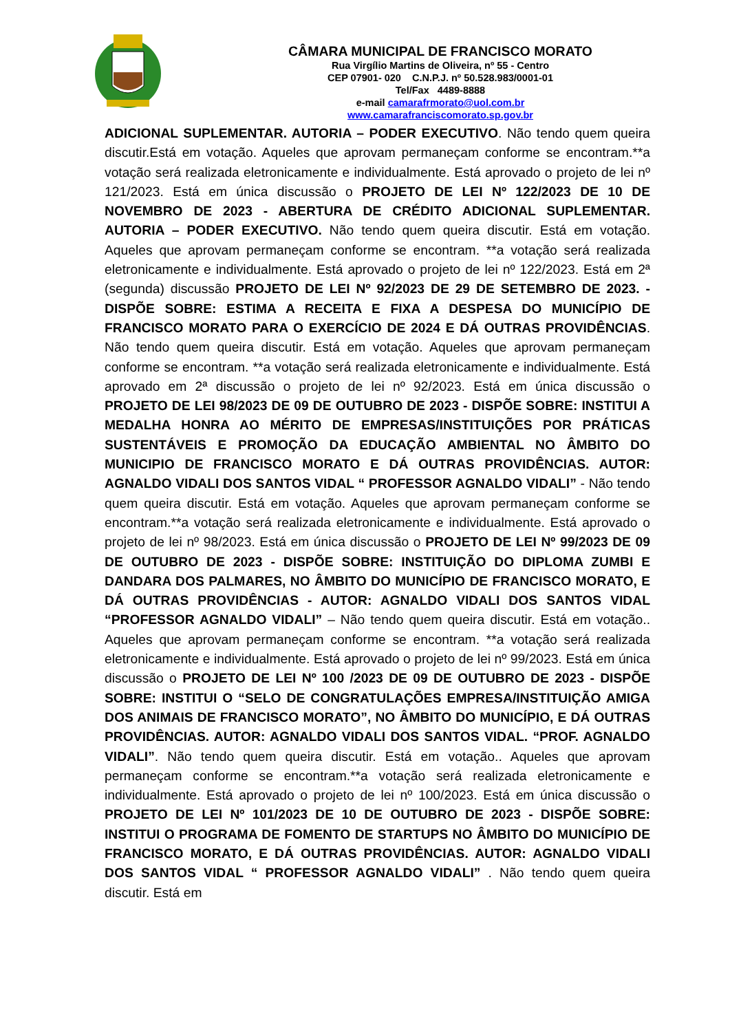CÂMARA MUNICIPAL DE FRANCISCO MORATO
Rua Virgílio Martins de Oliveira, nº 55 - Centro
CEP 07901- 020 C.N.P.J. nº 50.528.983/0001-01
Tel/Fax 4489-8888
e-mail camarafrmorato@uol.com.br
www.camarafranciscomorato.sp.gov.br
ADICIONAL SUPLEMENTAR. AUTORIA – PODER EXECUTIVO. Não tendo quem queira discutir.Está em votação. Aqueles que aprovam permaneçam conforme se encontram.**a votação será realizada eletronicamente e individualmente. Está aprovado o projeto de lei nº 121/2023. Está em única discussão o PROJETO DE LEI Nº 122/2023 DE 10 DE NOVEMBRO DE 2023 - ABERTURA DE CRÉDITO ADICIONAL SUPLEMENTAR. AUTORIA – PODER EXECUTIVO. Não tendo quem queira discutir. Está em votação. Aqueles que aprovam permaneçam conforme se encontram. **a votação será realizada eletronicamente e individualmente. Está aprovado o projeto de lei nº 122/2023. Está em 2ª (segunda) discussão PROJETO DE LEI Nº 92/2023 DE 29 DE SETEMBRO DE 2023. - DISPÕE SOBRE: ESTIMA A RECEITA E FIXA A DESPESA DO MUNICÍPIO DE FRANCISCO MORATO PARA O EXERCÍCIO DE 2024 E DÁ OUTRAS PROVIDÊNCIAS. Não tendo quem queira discutir. Está em votação. Aqueles que aprovam permaneçam conforme se encontram. **a votação será realizada eletronicamente e individualmente. Está aprovado em 2ª discussão o projeto de lei nº 92/2023. Está em única discussão o PROJETO DE LEI 98/2023 DE 09 DE OUTUBRO DE 2023 - DISPÕE SOBRE: INSTITUI A MEDALHA HONRA AO MÉRITO DE EMPRESAS/INSTITUIÇÕES POR PRÁTICAS SUSTENTÁVEIS E PROMOÇÃO DA EDUCAÇÃO AMBIENTAL NO ÂMBITO DO MUNICIPIO DE FRANCISCO MORATO E DÁ OUTRAS PROVIDÊNCIAS. AUTOR: AGNALDO VIDALI DOS SANTOS VIDAL “ PROFESSOR AGNALDO VIDALI” - Não tendo quem queira discutir. Está em votação. Aqueles que aprovam permaneçam conforme se encontram.**a votação será realizada eletronicamente e individualmente. Está aprovado o projeto de lei nº 98/2023. Está em única discussão o PROJETO DE LEI Nº 99/2023 DE 09 DE OUTUBRO DE 2023 - DISPÕE SOBRE: INSTITUIÇÃO DO DIPLOMA ZUMBI E DANDARA DOS PALMARES, NO ÂMBITO DO MUNICÍPIO DE FRANCISCO MORATO, E DÁ OUTRAS PROVIDÊNCIAS - AUTOR: AGNALDO VIDALI DOS SANTOS VIDAL “PROFESSOR AGNALDO VIDALI” – Não tendo quem queira discutir. Está em votação.. Aqueles que aprovam permaneçam conforme se encontram. **a votação será realizada eletronicamente e individualmente. Está aprovado o projeto de lei nº 99/2023. Está em única discussão o PROJETO DE LEI Nº 100 /2023 DE 09 DE OUTUBRO DE 2023 - DISPÕE SOBRE: INSTITUI O “SELO DE CONGRATULAÇÕES EMPRESA/INSTITUIÇÃO AMIGA DOS ANIMAIS DE FRANCISCO MORATO”, NO ÂMBITO DO MUNICÍPIO, E DÁ OUTRAS PROVIDÊNCIAS. AUTOR: AGNALDO VIDALI DOS SANTOS VIDAL. “PROF. AGNALDO VIDALI”. Não tendo quem queira discutir. Está em votação.. Aqueles que aprovam permaneçam conforme se encontram.**a votação será realizada eletronicamente e individualmente. Está aprovado o projeto de lei nº 100/2023. Está em única discussão o PROJETO DE LEI Nº 101/2023 DE 10 DE OUTUBRO DE 2023 - DISPÕE SOBRE: INSTITUI O PROGRAMA DE FOMENTO DE STARTUPS NO ÂMBITO DO MUNICÍPIO DE FRANCISCO MORATO, E DÁ OUTRAS PROVIDÊNCIAS. AUTOR: AGNALDO VIDALI DOS SANTOS VIDAL “ PROFESSOR AGNALDO VIDALI” . Não tendo quem queira discutir. Está em